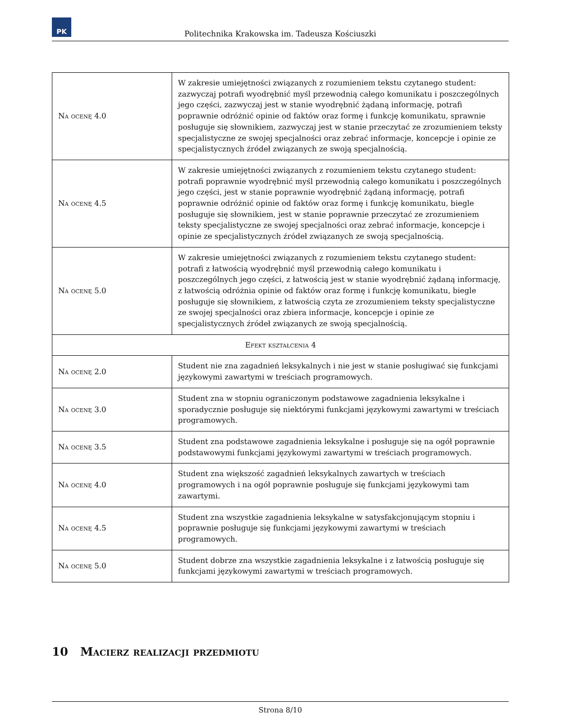PK
Politechnika Krakowska im. Tadeusza Kościuszki
| Na ocenę 4.0 | W zakresie umiejętności związanych z rozumieniem tekstu czytanego student: zazwyczaj potrafi wyodrębnić myśl przewodnią całego komunikatu i poszczególnych jego części, zazwyczaj jest w stanie wyodrębnić żądaną informację, potrafi poprawnie odróżnić opinie od faktów oraz formę i funkcję komunikatu, sprawnie posługuje się słownikiem, zazwyczaj jest w stanie przeczytać ze zrozumieniem teksty specjalistyczne ze swojej specjalności oraz zebrać informacje, koncepcje i opinie ze specjalistycznych źródeł związanych ze swoją specjalnością. |
| Na ocenę 4.5 | W zakresie umiejętności związanych z rozumieniem tekstu czytanego student: potrafi poprawnie wyodrębnić myśl przewodnią całego komunikatu i poszczególnych jego części, jest w stanie poprawnie wyodrębnić żądaną informację, potrafi poprawnie odróżnić opinie od faktów oraz formę i funkcję komunikatu, biegle posługuje się słownikiem, jest w stanie poprawnie przeczytać ze zrozumieniem teksty specjalistyczne ze swojej specjalności oraz zebrać informacje, koncepcje i opinie ze specjalistycznych źródeł związanych ze swoją specjalnością. |
| Na ocenę 5.0 | W zakresie umiejętności związanych z rozumieniem tekstu czytanego student: potrafi z łatwością wyodrębnić myśl przewodnią całego komunikatu i poszczególnych jego części, z łatwością jest w stanie wyodrębnić żądaną informację, z łatwością odróżnia opinie od faktów oraz formę i funkcję komunikatu, biegle posługuje się słownikiem, z łatwością czyta ze zrozumieniem teksty specjalistyczne ze swojej specjalności oraz zbiera informacje, koncepcje i opinie ze specjalistycznych źródeł związanych ze swoją specjalnością. |
| Efekt kształcenia 4 | |
| Na ocenę 2.0 | Student nie zna zagadnień leksykalnych i nie jest w stanie posługiwać się funkcjami językowymi zawartymi w treściach programowych. |
| Na ocenę 3.0 | Student zna w stopniu ograniczonym podstawowe zagadnienia leksykalne i sporadycznie posługuje się niektórymi funkcjami językowymi zawartymi w treściach programowych. |
| Na ocenę 3.5 | Student zna podstawowe zagadnienia leksykalne i posługuje się na ogół poprawnie podstawowymi funkcjami językowymi zawartymi w treściach programowych. |
| Na ocenę 4.0 | Student zna większość zagadnień leksykalnych zawartych w treściach programowych i na ogół poprawnie posługuje się funkcjami językowymi tam zawartymi. |
| Na ocenę 4.5 | Student zna wszystkie zagadnienia leksykalne w satysfakcjonującym stopniu i poprawnie posługuje się funkcjami językowymi zawartymi w treściach programowych. |
| Na ocenę 5.0 | Student dobrze zna wszystkie zagadnienia leksykalne i z łatwością posługuje się funkcjami językowymi zawartymi w treściach programowych. |
10 Macierz realizacji przedmiotu
Strona 8/10